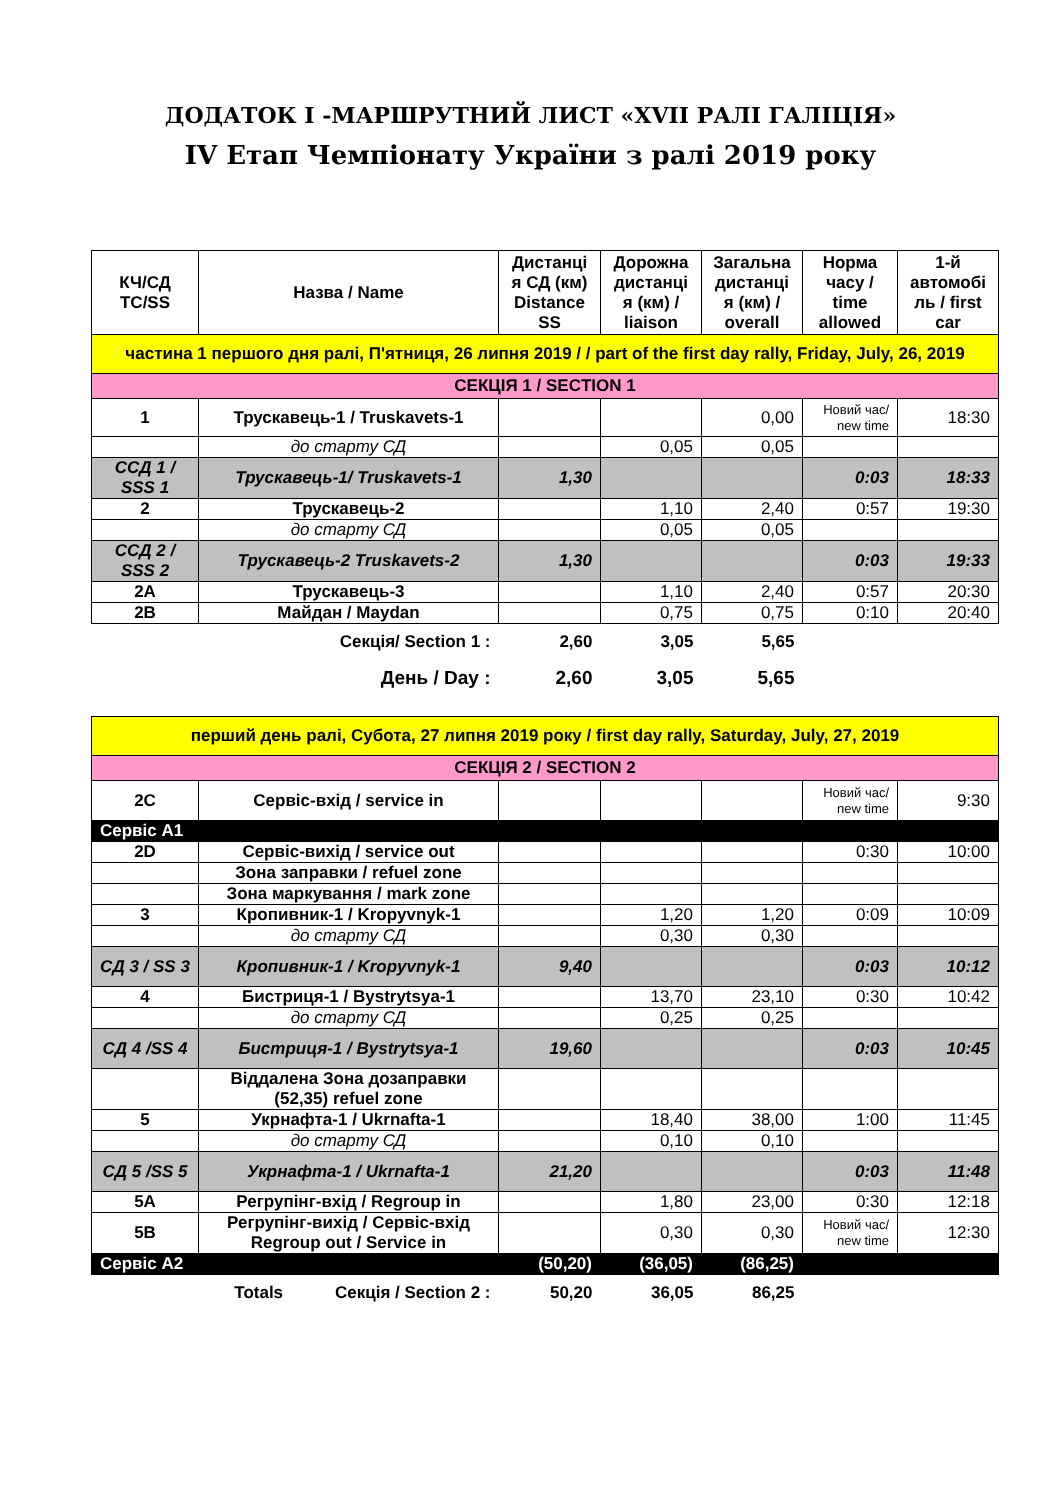ДОДАТОК I -МАРШРУТНИЙ ЛИСТ «XVII РАЛІ ГАЛІЦІЯ»
IV Етап Чемпіонату України з ралі 2019 року
| КЧ/СД TC/SS | Назва / Name | Дистанці я СД (км) Distance SS | Дорожна дистанці я (км) / liaison | Загальна дистанці я (км) / overall | Норма часу / time allowed | 1-й автомобі ль / first car |
| --- | --- | --- | --- | --- | --- | --- |
| частина 1 першого дня ралі, П'ятниця, 26 липня 2019 / / part of the first day rally, Friday, July, 26, 2019 | | | | | | |
| СЕКЦІЯ 1 / SECTION 1 | | | | | | |
| 1 | Трускавець-1 / Truskavets-1 | | | 0,00 | Новий час/ new time | 18:30 |
| | до старту СД | | 0,05 | 0,05 | | |
| ССД 1 / SSS 1 | Трускавець-1/ Truskavets-1 | 1,30 | | | 0:03 | 18:33 |
| 2 | Трускавець-2 | | 1,10 | 2,40 | 0:57 | 19:30 |
| | до старту СД | | 0,05 | 0,05 | | |
| ССД 2 / SSS 2 | Трускавець-2 Truskavets-2 | 1,30 | | | 0:03 | 19:33 |
| 2A | Трускавець-3 | | 1,10 | 2,40 | 0:57 | 20:30 |
| 2B | Майдан / Maydan | | 0,75 | 0,75 | 0:10 | 20:40 |
| Секція/ Section 1 : | | 2,60 | 3,05 | 5,65 | | |
| День / Day : | | 2,60 | 3,05 | 5,65 | | |
| перший день ралі, Субота, 27 липня 2019 року / first day rally, Saturday, July, 27, 2019 | | | | | | |
| СЕКЦІЯ 2 / SECTION 2 | | | | | | |
| 2C | Сервіс-вхід / service in | | | | Новий час/ new time | 9:30 |
| Сервіс A1 | | | | | | |
| 2D | Сервіс-вихід / service out | | | | 0:30 | 10:00 |
| | Зона заправки / refuel zone | | | | | |
| | Зона маркування / mark zone | | | | | |
| 3 | Кропивник-1 / Kropyvnyk-1 | | 1,20 | 1,20 | 0:09 | 10:09 |
| | до старту СД | | 0,30 | 0,30 | | |
| СД 3 / SS 3 | Кропивник-1 / Kropyvnyk-1 | 9,40 | | | 0:03 | 10:12 |
| 4 | Бистриця-1 / Bystrytsya-1 | | 13,70 | 23,10 | 0:30 | 10:42 |
| | до старту СД | | 0,25 | 0,25 | | |
| СД 4 /SS 4 | Бистриця-1 / Bystrytsya-1 | 19,60 | | | 0:03 | 10:45 |
| | Віддалена Зона дозаправки (52,35) refuel zone | | | | | |
| 5 | Укрнафта-1 / Ukrnafta-1 | | 18,40 | 38,00 | 1:00 | 11:45 |
| | до старту СД | | 0,10 | 0,10 | | |
| СД 5 /SS 5 | Укрнафта-1 / Ukrnafta-1 | 21,20 | | | 0:03 | 11:48 |
| 5A | Регрупінг-вхід / Regroup in | | 1,80 | 23,00 | 0:30 | 12:18 |
| 5B | Регрупінг-вихід / Сервіс-вхід Regroup out / Service in | | 0,30 | 0,30 | Новий час/ new time | 12:30 |
| Сервіс A2 | | (50,20) | (36,05) | (86,25) | | |
| Totals Секція / Section 2 : | | 50,20 | 36,05 | 86,25 | | |